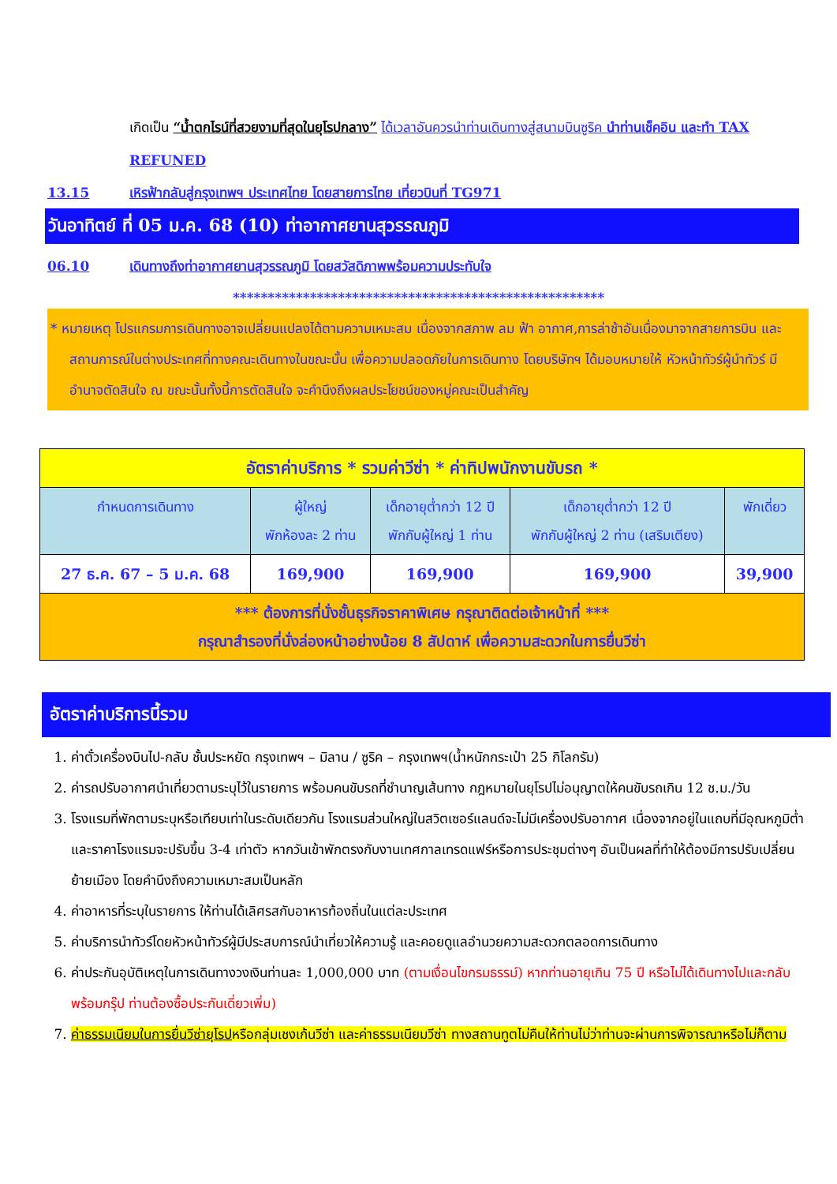เกิดเป็น “น้ำตกไรน์ที่สวยงามที่สุดในยุโรปกลาง” ได้เวลาอันควรนำท่านเดินทางสู่สนามบินซูริค นำท่านเช็คอิน และทำ TAX REFUNED
13.15 เหิรฟ้ากลับสู่กรุงเทพฯ ประเทศไทย โดยสายการไทย เที่ยวบินที่ TG971
วันอาทิตย์ ที่ 05 ม.ค. 68 (10) ท่าอากาศยานสุวรรณภูมิ
06.10 เดินทางถึงท่าอากาศยานสุวรรณภูมิ โดยสวัสดิภาพพร้อมความประทับใจ
*****************************************************
* หมายเหตุ โปรแกรมการเดินทางอาจเปลี่ยนแปลงได้ตามความเหมะสม เนื่องจากสภาพ ลม ฟ้า อากาศ,การล่าช้าอันเนื่องมาจากสายการบิน และสถานการณ์ในต่างประเทศที่ทางคณะเดินทางในขณะนั้น เพื่อความปลอดภัยในการเดินทาง โดยบริษัทฯ ได้มอบหมายให้ หัวหน้าทัวร์ผู้นำทัวร์ มีอำนาจตัดสินใจ ณ ขณะนั้นทั้งนี้การตัดสินใจ จะคำนึงถึงผลประโยชน์ของหมู่คณะเป็นสำคัญ
| อัตราค่าบริการ * รวมค่าวีซ่า * ค่าทิปพนักงานขับรถ * | | | | |
| กำหนดการเดินทาง | ผู้ใหญ่ พักห้องละ 2 ท่าน | เด็กอายุต่ำกว่า 12 ปี พักกับผู้ใหญ่ 1 ท่าน | เด็กอายุต่ำกว่า 12 ปี พักกับผู้ใหญ่ 2 ท่าน (เสริมเตียง) | พักเดี่ยว |
| 27 ธ.ค. 67 – 5 ม.ค. 68 | 169,900 | 169,900 | 169,900 | 39,900 |
| *** ต้องการที่นั่งชั้นธุรกิจราคาพิเศษ กรุณาติดต่อเจ้าหน้าที่ *** กรุณาสำรองที่นั่งล่องหน้าอย่างน้อย 8 สัปดาห์ เพื่อความสะดวกในการยื่นวีซ่า | | | | |
อัตราค่าบริการนี้รวม
1. ค่าตั๋วเครื่องบินไป-กลับ ชั้นประหยัด กรุงเทพฯ – มิลาน / ซูริค – กรุงเทพฯ(น้ำหนักกระเป๋า 25 กิโลกรัม)
2. ค่ารถปรับอากาศนำเที่ยวตามระบุไว้ในรายการ พร้อมคนขับรถที่ชำนาญเส้นทาง กฎหมายในยุโรปไม่อนุญาตให้คนขับรถเกิน 12 ช.ม./วัน
3. โรงแรมที่พักตามระบุหรือเทียบเท่าในระดับเดียวกัน โรงแรมส่วนใหญ่ในสวิตเซอร์แลนด์จะไม่มีเครื่องปรับอากาศ เนื่องจากอยู่ในแถบที่มีอุณหภูมิต่ำและราคาโรงแรมจะปรับขึ้น 3-4 เท่าตัว หากวันเข้าพักตรงกับงานเทศกาลเทรดแฟร์หรือการประชุมต่างๆ อันเป็นผลที่ทำให้ต้องมีการปรับเปลี่ยนย้ายเมือง โดยคำนึงถึงความเหมาะสมเป็นหลัก
4. ค่าอาหารที่ระบุในรายการ ให้ท่านได้เลิศรสกับอาหารท้องถิ่นในแต่ละประเทศ
5. ค่าบริการนำทัวร์โดยหัวหน้าทัวร์ผู้มีประสบการณ์นำเที่ยวให้ความรู้ และคอยดูแลอำนวยความสะดวกตลอดการเดินทาง
6. ค่าประกันอุบัติเหตุในการเดินทางวงเงินท่านละ 1,000,000 บาท (ตามเงื่อนไขกรมธรรม์) หากท่านอายุเกิน 75 ปี หรือไม่ได้เดินทางไปและกลับพร้อมกรุ๊ป ท่านต้องซื้อประกันเดี่ยวเพิ่ม)
7. ค่าธรรมเนียมในการยื่นวีซ่ายุโรปหรือกลุ่มเชงเก้นวีซ่า และค่าธรรมเนียมวีซ่า ทางสถานทูตไม่คืนให้ท่านไม่ว่าท่านจะผ่านการพิจารณาหรือไม่ก็ตาม